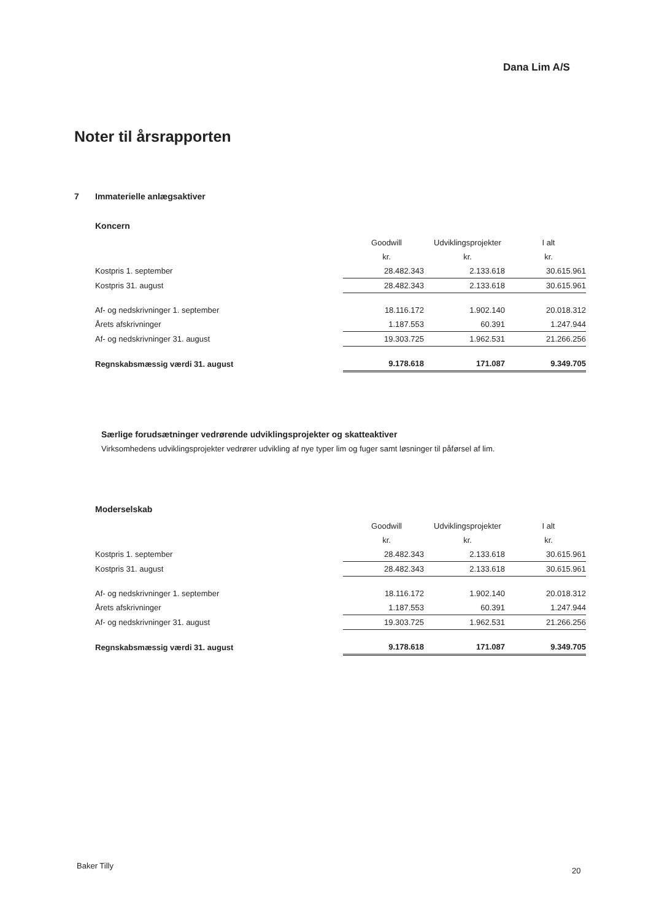Dana Lim A/S
Noter til årsrapporten
7 Immaterielle anlægsaktiver
Koncern
| | Goodwill | Udviklingsprojekter | I alt |
| | kr. | kr. | kr. |
| Kostpris 1. september | 28.482.343 | 2.133.618 | 30.615.961 |
| Kostpris 31. august | 28.482.343 | 2.133.618 | 30.615.961 |
| Af- og nedskrivninger 1. september | 18.116.172 | 1.902.140 | 20.018.312 |
| Årets afskrivninger | 1.187.553 | 60.391 | 1.247.944 |
| Af- og nedskrivninger 31. august | 19.303.725 | 1.962.531 | 21.266.256 |
| Regnskabsmæssig værdi 31. august | 9.178.618 | 171.087 | 9.349.705 |
Særlige forudsætninger vedrørende udviklingsprojekter og skatteaktiver
Virksomhedens udviklingsprojekter vedrører udvikling af nye typer lim og fuger samt løsninger til påførsel af lim.
Moderselskab
| | Goodwill | Udviklingsprojekter | I alt |
| | kr. | kr. | kr. |
| Kostpris 1. september | 28.482.343 | 2.133.618 | 30.615.961 |
| Kostpris 31. august | 28.482.343 | 2.133.618 | 30.615.961 |
| Af- og nedskrivninger 1. september | 18.116.172 | 1.902.140 | 20.018.312 |
| Årets afskrivninger | 1.187.553 | 60.391 | 1.247.944 |
| Af- og nedskrivninger 31. august | 19.303.725 | 1.962.531 | 21.266.256 |
| Regnskabsmæssig værdi 31. august | 9.178.618 | 171.087 | 9.349.705 |
Baker Tilly
20